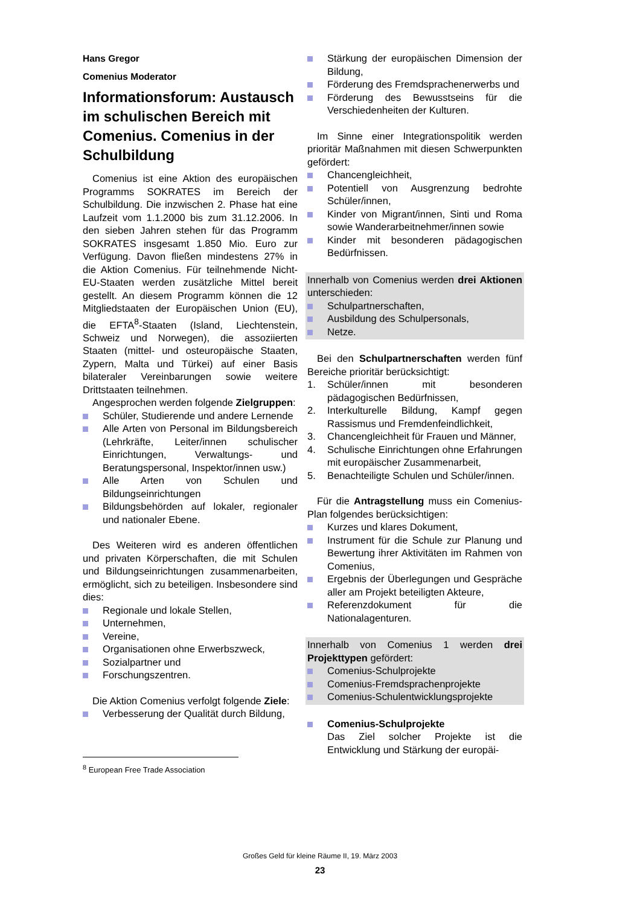Hans Gregor
Comenius Moderator
Informationsforum: Austausch im schulischen Bereich mit Comenius. Comenius in der Schulbildung
Comenius ist eine Aktion des europäischen Programms SOKRATES im Bereich der Schulbildung. Die inzwischen 2. Phase hat eine Laufzeit vom 1.1.2000 bis zum 31.12.2006. In den sieben Jahren stehen für das Programm SOKRATES insgesamt 1.850 Mio. Euro zur Verfügung. Davon fließen mindestens 27% in die Aktion Comenius. Für teilnehmende Nicht-EU-Staaten werden zusätzliche Mittel bereit gestellt. An diesem Programm können die 12 Mitgliedstaaten der Europäischen Union (EU), die EFTA<sup>8</sup>-Staaten (Island, Liechtenstein, Schweiz und Norwegen), die assoziierten Staaten (mittel- und osteuropäische Staaten, Zypern, Malta und Türkei) auf einer Basis bilateraler Vereinbarungen sowie weitere Drittstaaten teilnehmen.
Angesprochen werden folgende Zielgruppen:
Schüler, Studierende und andere Lernende
Alle Arten von Personal im Bildungsbereich (Lehrkräfte, Leiter/innen schulischer Einrichtungen, Verwaltungs- und Beratungspersonal, Inspektor/innen usw.)
Alle Arten von Schulen und Bildungseinrichtungen
Bildungsbehörden auf lokaler, regionaler und nationaler Ebene.
Des Weiteren wird es anderen öffentlichen und privaten Körperschaften, die mit Schulen und Bildungseinrichtungen zusammenarbeiten, ermöglicht, sich zu beteiligen. Insbesondere sind dies:
Regionale und lokale Stellen,
Unternehmen,
Vereine,
Organisationen ohne Erwerbszweck,
Sozialpartner und
Forschungszentren.
Die Aktion Comenius verfolgt folgende Ziele:
Verbesserung der Qualität durch Bildung,
<sup>8</sup> European Free Trade Association
Stärkung der europäischen Dimension der Bildung,
Förderung des Fremdsprachenerwerbs und
Förderung des Bewusstseins für die Verschiedenheiten der Kulturen.
Im Sinne einer Integrationspolitik werden prioritär Maßnahmen mit diesen Schwerpunkten gefördert:
Chancengleichheit,
Potentiell von Ausgrenzung bedrohte Schüler/innen,
Kinder von Migrant/innen, Sinti und Roma sowie Wanderarbeitnehmer/innen sowie
Kinder mit besonderen pädagogischen Bedürfnissen.
Innerhalb von Comenius werden drei Aktionen unterschieden:
Schulpartnerschaften,
Ausbildung des Schulpersonals,
Netze.
Bei den Schulpartnerschaften werden fünf Bereiche prioritär berücksichtigt:
1. Schüler/innen mit besonderen pädagogischen Bedürfnissen,
2. Interkulturelle Bildung, Kampf gegen Rassismus und Fremdenfeindlichkeit,
3. Chancengleichheit für Frauen und Männer,
4. Schulische Einrichtungen ohne Erfahrungen mit europäischer Zusammenarbeit,
5. Benachteiligte Schulen und Schüler/innen.
Für die Antragstellung muss ein Comenius-Plan folgendes berücksichtigen:
Kurzes und klares Dokument,
Instrument für die Schule zur Planung und Bewertung ihrer Aktivitäten im Rahmen von Comenius,
Ergebnis der Überlegungen und Gespräche aller am Projekt beteiligten Akteure,
Referenzdokument für die Nationalagenturen.
Innerhalb von Comenius 1 werden drei Projekttypen gefördert:
Comenius-Schulprojekte
Comenius-Fremdsprachenprojekte
Comenius-Schulentwicklungsprojekte
Comenius-Schulprojekte
Das Ziel solcher Projekte ist die Entwicklung und Stärkung der europäi-
Großes Geld für kleine Räume II, 19. März 2003
23